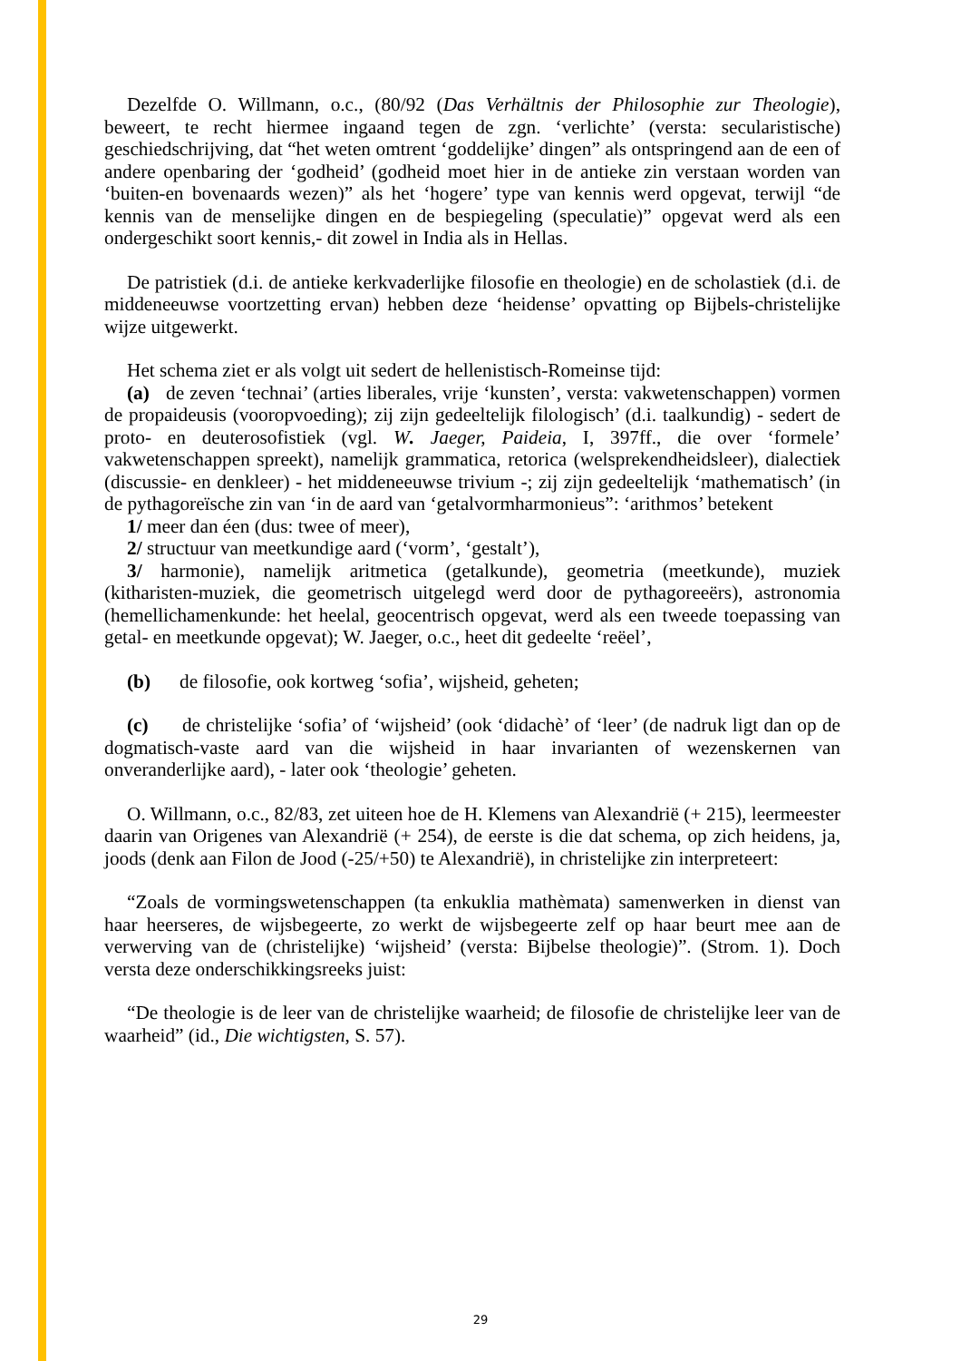Dezelfde O. Willmann, o.c., (80/92 (Das Verhältnis der Philosophie zur Theologie), beweert, te recht hiermee ingaand tegen de zgn. ‘verlichte’ (versta: secularistische) geschiedschrijving, dat “het weten omtrent ‘goddelijke’ dingen” als ontspringend aan de een of andere openbaring der ‘godheid’ (godheid moet hier in de antieke zin verstaan worden van ‘buiten-en bovenaards wezen)” als het ‘hogere’ type van kennis werd opgevat, terwijl “de kennis van de menselijke dingen en de bespiegeling (speculatie)” opgevat werd als een ondergeschikt soort kennis,- dit zowel in India als in Hellas.
De patristiek (d.i. de antieke kerkvaderlijke filosofie en theologie) en de scholastiek (d.i. de middeneeuwse voortzetting ervan) hebben deze ‘heidense’ opvatting op Bijbels-christelijke wijze uitgewerkt.
Het schema ziet er als volgt uit sedert de hellenistisch-Romeinse tijd:
(a) de zeven ‘technai’ (arties liberales, vrije ‘kunsten’, versta: vakwetenschappen) vormen de propaideusis (vooropvoeding); zij zijn gedeeltelijk filologisch’ (d.i. taalkundig) - sedert de proto- en deuterosofistiek (vgl. W. Jaeger, Paideia, I, 397ff., die over ‘formele’ vakwetenschappen spreekt), namelijk grammatica, retorica (welsprekendheidsleer), dialectiek (discussie- en denkleer) - het middeneeuwse trivium -; zij zijn gedeeltelijk ‘mathematisch’ (in de pythagoreïsche zin van ‘in de aard van ‘getalvormharmonieus”: ‘arithmos’ betekent
1/ meer dan éen (dus: twee of meer),
2/ structuur van meetkundige aard (‘vorm’, ‘gestalt’),
3/ harmonie), namelijk aritmetica (getalkunde), geometria (meetkunde), muziek (kitharisten-muziek, die geometrisch uitgelegd werd door de pythagoreeërs), astronomia (hemellichamenkunde: het heelal, geocentrisch opgevat, werd als een tweede toepassing van getal- en meetkunde opgevat); W. Jaeger, o.c., heet dit gedeelte ‘reëel’,
(b) de filosofie, ook kortweg ‘sofia’, wijsheid, geheten;
(c) de christelijke ‘sofia’ of ‘wijsheid’ (ook ‘didachè’ of ‘leer’ (de nadruk ligt dan op de dogmatisch-vaste aard van die wijsheid in haar invarianten of wezenskernen van onveranderlijke aard), - later ook ‘theologie’ geheten.
O. Willmann, o.c., 82/83, zet uiteen hoe de H. Klemens van Alexandrië (+ 215), leermeester daarin van Origenes van Alexandrië (+ 254), de eerste is die dat schema, op zich heidens, ja, joods (denk aan Filon de Jood (-25/+50) te Alexandrië), in christelijke zin interpreteert:
“Zoals de vormingswetenschappen (ta enkuklia mathèmata) samenwerken in dienst van haar heerseres, de wijsbegeerte, zo werkt de wijsbegeerte zelf op haar beurt mee aan de verwerving van de (christelijke) ‘wijsheid’ (versta: Bijbelse theologie)”. (Strom. 1). Doch versta deze onderschikkingsreeks juist:
“De theologie is de leer van de christelijke waarheid; de filosofie de christelijke leer van de waarheid” (id., Die wichtigsten, S. 57).
29